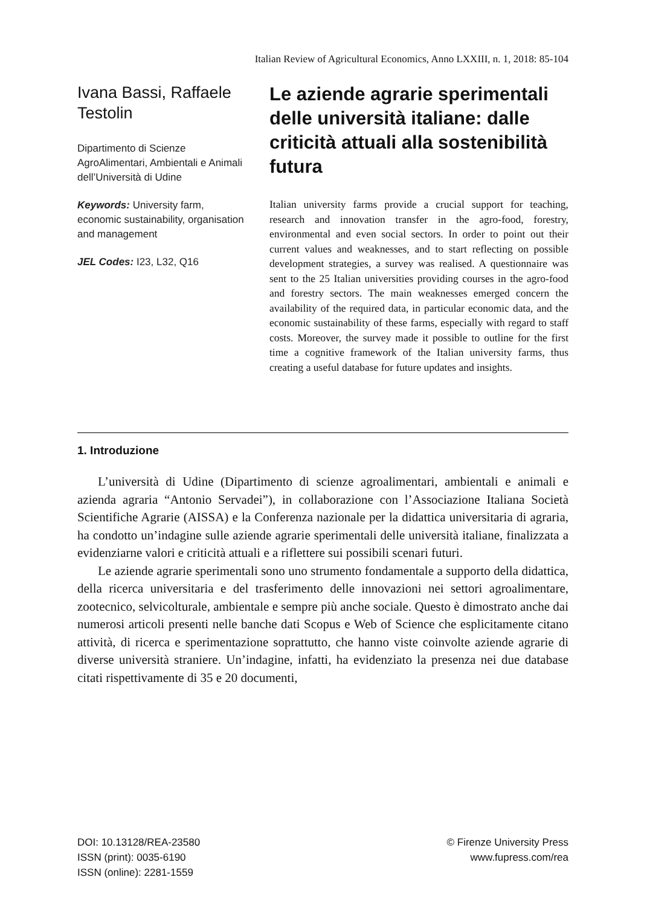Italian Review of Agricultural Economics, Anno LXXIII, n. 1, 2018: 85-104
Ivana Bassi, Raffaele Testolin
Dipartimento di Scienze AgroAlimentari, Ambientali e Animali dell’Università di Udine
Keywords: University farm, economic sustainability, organisation and management
JEL Codes: I23, L32, Q16
Le aziende agrarie sperimentali delle università italiane: dalle criticità attuali alla sostenibilità futura
Italian university farms provide a crucial support for teaching, research and innovation transfer in the agro-food, forestry, environmental and even social sectors. In order to point out their current values and weaknesses, and to start reflecting on possible development strategies, a survey was realised. A questionnaire was sent to the 25 Italian universities providing courses in the agro-food and forestry sectors. The main weaknesses emerged concern the availability of the required data, in particular economic data, and the economic sustainability of these farms, especially with regard to staff costs. Moreover, the survey made it possible to outline for the first time a cognitive framework of the Italian university farms, thus creating a useful database for future updates and insights.
1. Introduzione
L’università di Udine (Dipartimento di scienze agroalimentari, ambientali e animali e azienda agraria “Antonio Servadei”), in collaborazione con l’Associazione Italiana Società Scientifiche Agrarie (AISSA) e la Conferenza nazionale per la didattica universitaria di agraria, ha condotto un’indagine sulle aziende agrarie sperimentali delle università italiane, finalizzata a evidenziarne valori e criticità attuali e a riflettere sui possibili scenari futuri.
Le aziende agrarie sperimentali sono uno strumento fondamentale a supporto della didattica, della ricerca universitaria e del trasferimento delle innovazioni nei settori agroalimentare, zootecnico, selvicolturale, ambientale e sempre più anche sociale. Questo è dimostrato anche dai numerosi articoli presenti nelle banche dati Scopus e Web of Science che esplicitamente citano attività, di ricerca e sperimentazione soprattutto, che hanno viste coinvolte aziende agrarie di diverse università straniere. Un’indagine, infatti, ha evidenziato la presenza nei due database citati rispettivamente di 35 e 20 documenti,
DOI: 10.13128/REA-23580
ISSN (print): 0035-6190
ISSN (online): 2281-1559
© Firenze University Press
www.fupress.com/rea